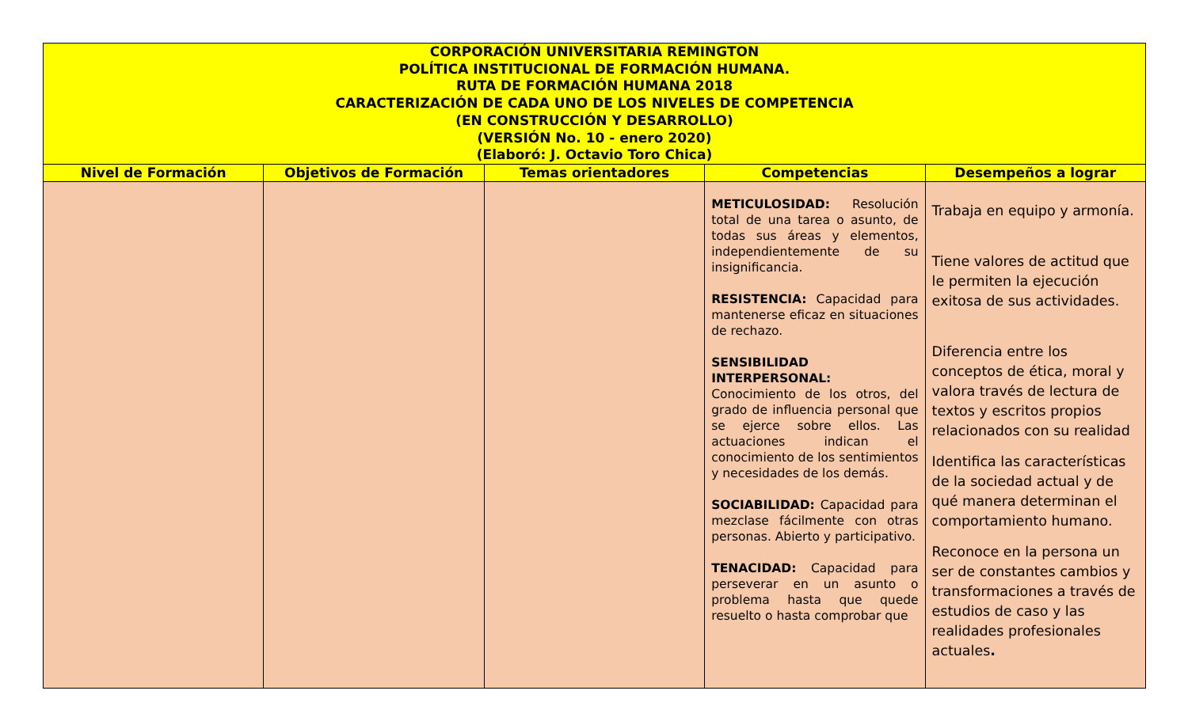| CORPORACIÓN UNIVERSITARIA REMINGTON POLÍTICA INSTITUCIONAL DE FORMACIÓN HUMANA. RUTA DE FORMACIÓN HUMANA 2018 CARACTERIZACIÓN DE CADA UNO DE LOS NIVELES DE COMPETENCIA (EN CONSTRUCCIÓN Y DESARROLLO) (VERSIÓN No. 10 - enero 2020) (Elaboró: J. Octavio Toro Chica) | | | | |
| Nivel de Formación | Objetivos de Formación | Temas orientadores | Competencias | Desempeños a lograr |
| | | | METICULOSIDAD: Resolución total de una tarea o asunto, de todas sus áreas y elementos, independientemente de su insignificancia. RESISTENCIA: Capacidad para mantenerse eficaz en situaciones de rechazo. SENSIBILIDAD INTERPERSONAL: Conocimiento de los otros, del grado de influencia personal que se ejerce sobre ellos. Las actuaciones indican el conocimiento de los sentimientos y necesidades de los demás. SOCIABILIDAD: Capacidad para mezclase fácilmente con otras personas. Abierto y participativo. TENACIDAD: Capacidad para perseverar en un asunto o problema hasta que quede resuelto o hasta comprobar que | Trabaja en equipo y armonía. Tiene valores de actitud que le permiten la ejecución exitosa de sus actividades. Diferencia entre los conceptos de ética, moral y valora través de lectura de textos y escritos propios relacionados con su realidad Identifica las características de la sociedad actual y de qué manera determinan el comportamiento humano. Reconoce en la persona un ser de constantes cambios y transformaciones a través de estudios de caso y las realidades profesionales actuales . |